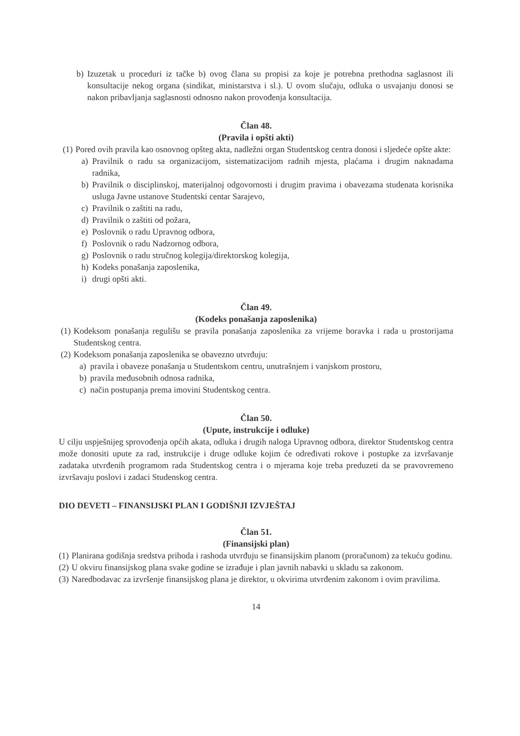b) Izuzetak u proceduri iz tačke b) ovog člana su propisi za koje je potrebna prethodna saglasnost ili konsultacije nekog organa (sindikat, ministarstva i sl.). U ovom slučaju, odluka o usvajanju donosi se nakon pribavljanja saglasnosti odnosno nakon provođenja konsultacija.
Član 48.
(Pravila i opšti akti)
(1)
Pored ovih pravila kao osnovnog opšteg akta, nadležni organ Studentskog centra donosi i sljedeće opšte akte:
a) Pravilnik o radu sa organizacijom, sistematizacijom radnih mjesta, plaćama i drugim naknadama radnika,
b) Pravilnik o disciplinskoj, materijalnoj odgovornosti i drugim pravima i obavezama studenata korisnika usluga Javne ustanove Studentski centar Sarajevo,
c) Pravilnik o zaštiti na radu,
d) Pravilnik o zaštiti od požara,
e) Poslovnik o radu Upravnog odbora,
f) Poslovnik o radu Nadzornog odbora,
g) Poslovnik o radu stručnog kolegija/direktorskog kolegija,
h) Kodeks ponašanja zaposlenika,
i) drugi opšti akti.
Član 49.
(Kodeks ponašanja zaposlenika)
(1)
Kodeksom ponašanja regulišu se pravila ponašanja zaposlenika za vrijeme boravka i rada u prostorijama Studentskog centra.
(2)
Kodeksom ponašanja zaposlenika se obavezno utvrđuju:
a) pravila i obaveze ponašanja u Studentskom centru, unutrašnjem i vanjskom prostoru,
b) pravila međusobnih odnosa radnika,
c) način postupanja prema imovini Studentskog centra.
Član 50.
(Upute, instrukcije i odluke)
U cilju uspješnijeg sprovođenja općih akata, odluka i drugih naloga Upravnog odbora, direktor Studentskog centra može donositi upute za rad, instrukcije i druge odluke kojim će određivati rokove i postupke za izvršavanje zadataka utvrđenih programom rada Studentskog centra i o mjerama koje treba preduzeti da se pravovremeno izvršavaju poslovi i zadaci Studenskog centra.
DIO DEVETI – FINANSIJSKI PLAN I GODIŠNJI IZVJEŠTAJ
Član 51.
(Finansijski plan)
(1)
Planirana godišnja sredstva prihoda i rashoda utvrđuju se finansijskim planom (proračunom) za tekuću godinu.
(2)
U okviru finansijskog plana svake godine se izrađuje i plan javnih nabavki u skladu sa zakonom.
(3)
Naredbodavac za izvršenje finansijskog plana je direktor, u okvirima utvrđenim zakonom i ovim pravilima.
14